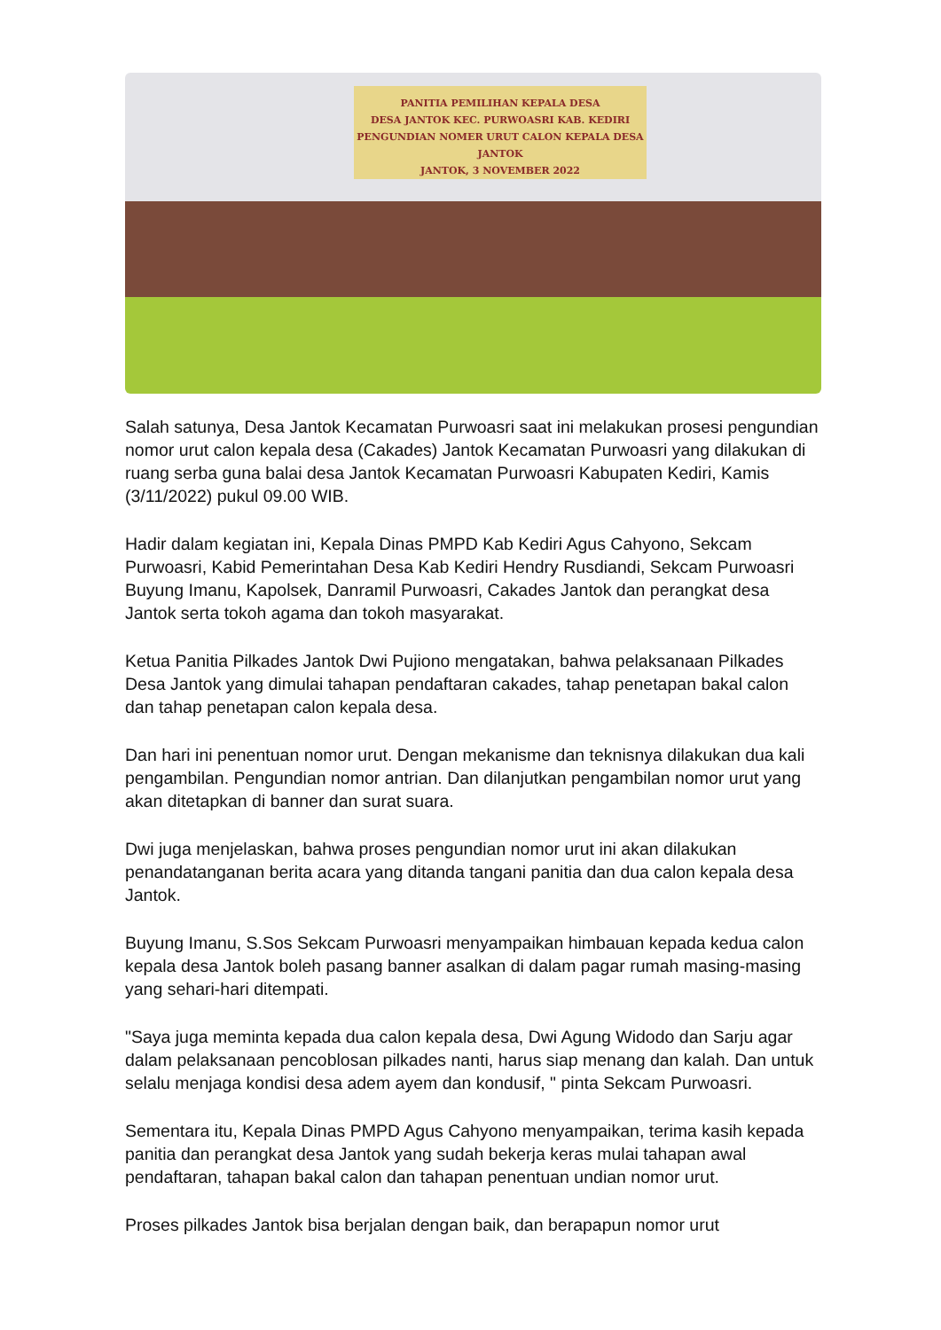PANITIA PEMILIHAN KEPALA DESA
DESA JANTOK KEC. PURWOASRI KAB. KEDIRI
PENGUNDIAN NOMER URUT CALON KEPALA DESA JANTOK
JANTOK, 3 NOVEMBER 2022
Salah satunya, Desa Jantok Kecamatan Purwoasri saat ini melakukan prosesi pengundian nomor urut calon kepala desa (Cakades) Jantok Kecamatan Purwoasri yang dilakukan di ruang serba guna balai desa Jantok Kecamatan Purwoasri Kabupaten Kediri, Kamis (3/11/2022) pukul 09.00 WIB.
Hadir dalam kegiatan ini, Kepala Dinas PMPD Kab Kediri Agus Cahyono, Sekcam Purwoasri, Kabid Pemerintahan Desa Kab Kediri Hendry Rusdiandi, Sekcam Purwoasri Buyung Imanu, Kapolsek, Danramil Purwoasri, Cakades Jantok dan perangkat desa Jantok serta tokoh agama dan tokoh masyarakat.
Ketua Panitia Pilkades Jantok Dwi Pujiono mengatakan, bahwa pelaksanaan Pilkades Desa Jantok yang dimulai tahapan pendaftaran cakades, tahap penetapan bakal calon dan tahap penetapan calon kepala desa.
Dan hari ini penentuan nomor urut. Dengan mekanisme dan teknisnya dilakukan dua kali pengambilan. Pengundian nomor antrian. Dan dilanjutkan pengambilan nomor urut yang akan ditetapkan di banner dan surat suara.
Dwi juga menjelaskan, bahwa proses pengundian nomor urut ini akan dilakukan penandatanganan berita acara yang ditanda tangani panitia dan dua calon kepala desa Jantok.
Buyung Imanu, S.Sos Sekcam Purwoasri menyampaikan himbauan kepada kedua calon kepala desa Jantok boleh pasang banner asalkan di dalam pagar rumah masing-masing yang sehari-hari ditempati.
"Saya juga meminta kepada dua calon kepala desa, Dwi Agung Widodo dan Sarju agar dalam pelaksanaan pencoblosan pilkades nanti, harus siap menang dan kalah. Dan untuk selalu menjaga kondisi desa adem ayem dan kondusif, " pinta Sekcam Purwoasri.
Sementara itu, Kepala Dinas PMPD Agus Cahyono menyampaikan, terima kasih kepada panitia dan perangkat desa Jantok yang sudah bekerja keras mulai tahapan awal pendaftaran, tahapan bakal calon dan tahapan penentuan undian nomor urut.
Proses pilkades Jantok bisa berjalan dengan baik, dan berapapun nomor urut